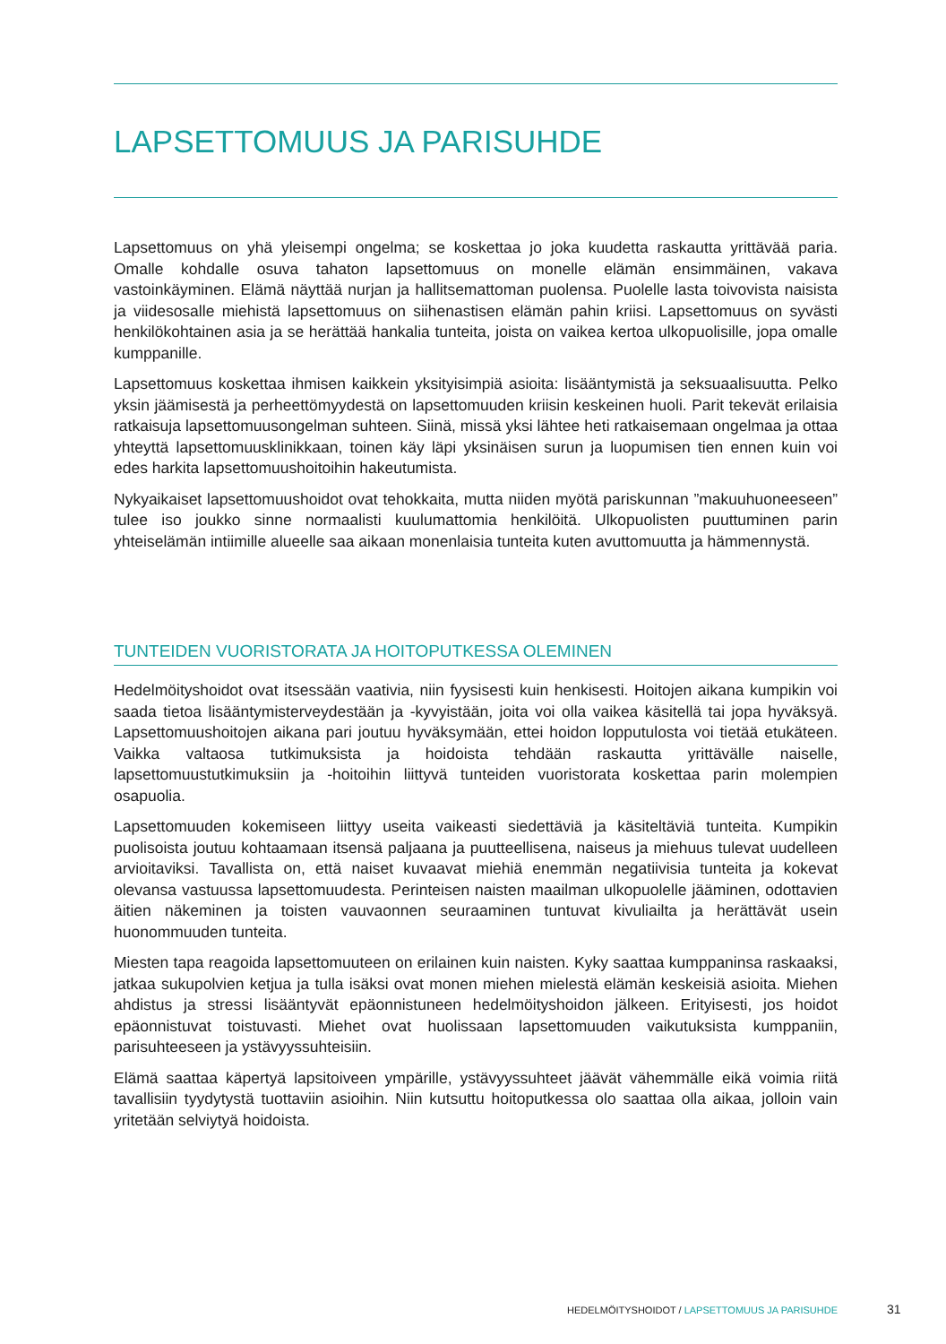LAPSETTOMUUS JA PARISUHDE
Lapsettomuus on yhä yleisempi ongelma; se koskettaa jo joka kuudetta raskautta yrittävää paria. Omalle kohdalle osuva tahaton lapsettomuus on monelle elämän ensimmäinen, vakava vastoinkäyminen. Elämä näyttää nurjan ja hallitsemattoman puolensa. Puolelle lasta toivovista naisista ja viidesosalle miehistä lapsettomuus on siihenastisen elämän pahin kriisi. Lapsettomuus on syvästi henkilökohtainen asia ja se herättää hankalia tunteita, joista on vaikea kertoa ulkopuolisille, jopa omalle kumppanille.
Lapsettomuus koskettaa ihmisen kaikkein yksityisimpiä asioita: lisääntymistä ja seksuaalisuutta. Pelko yksin jäämisestä ja perheettömyydestä on lapsettomuuden kriisin keskeinen huoli. Parit tekevät erilaisia ratkaisuja lapsettomuusongelman suhteen. Siinä, missä yksi lähtee heti ratkaisemaan ongelmaa ja ottaa yhteyttä lapsettomuusklinikkaan, toinen käy läpi yksinäisen surun ja luopumisen tien ennen kuin voi edes harkita lapsettomuushoitoihin hakeutumista.
Nykyaikaiset lapsettomuushoidot ovat tehokkaita, mutta niiden myötä pariskunnan ”makuuhuoneeseen” tulee iso joukko sinne normaalisti kuulumattomia henkilöitä. Ulkopuolisten puuttuminen parin yhteiselämän intiimille alueelle saa aikaan monenlaisia tunteita kuten avuttomuutta ja hämmennystä.
TUNTEIDEN VUORISTORATA JA HOITOPUTKESSA OLEMINEN
Hedelmöityshoidot ovat itsessään vaativia, niin fyysisesti kuin henkisesti. Hoitojen aikana kumpikin voi saada tietoa lisääntymisterveydestään ja -kyvyistään, joita voi olla vaikea käsitellä tai jopa hyväksyä. Lapsettomuushoitojen aikana pari joutuu hyväksymään, ettei hoidon lopputulosta voi tietää etukäteen. Vaikka valtaosa tutkimuksista ja hoidoista tehdään raskautta yrittävälle naiselle, lapsettomuustutkimuksiin ja -hoitoihin liittyvä tunteiden vuoristorata koskettaa parin molempien osapuolia.
Lapsettomuuden kokemiseen liittyy useita vaikeasti siedettäviä ja käsiteltäviä tunteita. Kumpikin puolisoista joutuu kohtaamaan itsensä paljaana ja puutteellisena, naiseus ja miehuus tulevat uudelleen arvioitaviksi. Tavallista on, että naiset kuvaavat miehiä enemmän negatiivisia tunteita ja kokevat olevansa vastuussa lapsettomuudesta. Perinteisen naisten maailman ulkopuolelle jääminen, odottavien äitien näkeminen ja toisten vauvaonnen seuraaminen tuntuvat kivuliailta ja herättävät usein huonommuuden tunteita.
Miesten tapa reagoida lapsettomuuteen on erilainen kuin naisten. Kyky saattaa kumppaninsa raskaaksi, jatkaa sukupolvien ketjua ja tulla isäksi ovat monen miehen mielestä elämän keskeisiä asioita. Miehen ahdistus ja stressi lisääntyvät epäonnistuneen hedelmöityshoidon jälkeen. Erityisesti, jos hoidot epäonnistuvat toistuvasti. Miehet ovat huolissaan lapsettomuuden vaikutuksista kumppaniin, parisuhteeseen ja ystävyyssuhteisiin.
Elämä saattaa käpertyä lapsitoiveen ympärille, ystävyyssuhteet jäävät vähemmälle eikä voimia riitä tavallisiin tyydytystä tuottaviin asioihin. Niin kutsuttu hoitoputkessa olo saattaa olla aikaa, jolloin vain yritetään selviytyä hoidoista.
HEDELMÖITYSHOIDOT / LAPSETTOMUUS JA PARISUHDE 31